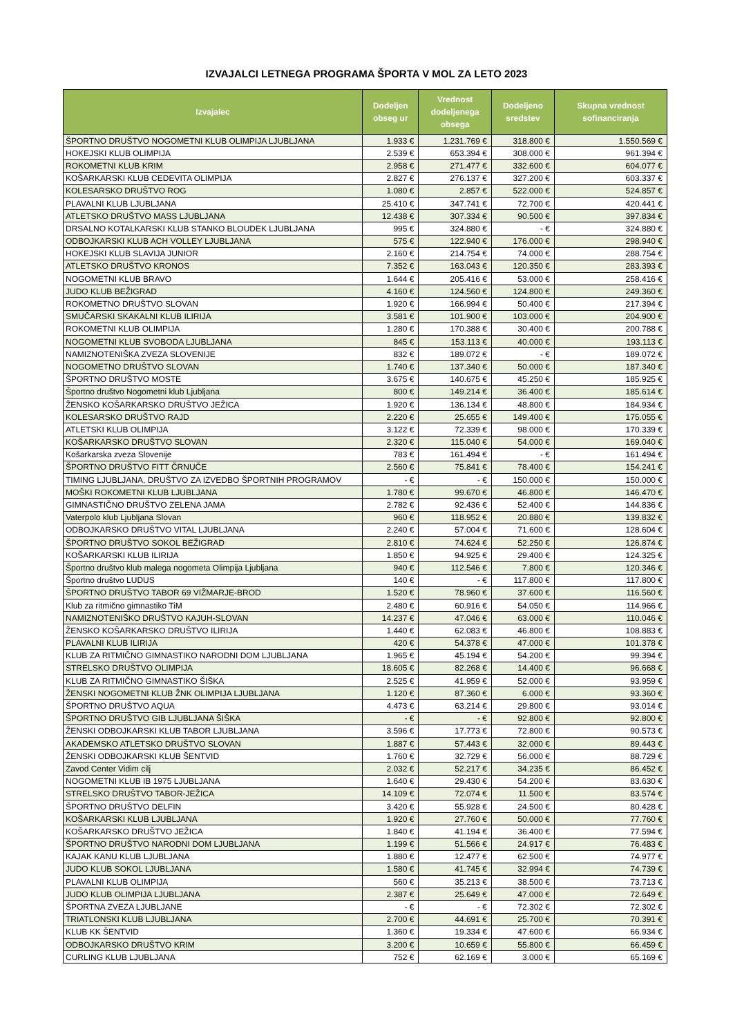IZVAJALCI LETNEGA PROGRAMA ŠPORTA V MOL ZA LETO 2023
| Izvajalec | Dodeljen obseg ur | Vrednost dodeljenega obsega | Dodeljeno sredstev | Skupna vrednost sofinanciranja |
| --- | --- | --- | --- | --- |
| ŠPORTNO DRUŠTVO NOGOMETNI KLUB OLIMPIJA LJUBLJANA | 1.933 € | 1.231.769 € | 318.800 € | 1.550.569 € |
| HOKEJSKI KLUB OLIMPIJA | 2.539 € | 653.394 € | 308.000 € | 961.394 € |
| ROKOMETNI KLUB KRIM | 2.958 € | 271.477 € | 332.600 € | 604.077 € |
| KOŠARKARSKI KLUB CEDEVITA OLIMPIJA | 2.827 € | 276.137 € | 327.200 € | 603.337 € |
| KOLESARSKO DRUŠTVO ROG | 1.080 € | 2.857 € | 522.000 € | 524.857 € |
| PLAVALNI KLUB LJUBLJANA | 25.410 € | 347.741 € | 72.700 € | 420.441 € |
| ATLETSKO DRUŠTVO MASS LJUBLJANA | 12.438 € | 307.334 € | 90.500 € | 397.834 € |
| DRSALNO KOTALKARSKI KLUB STANKO BLOUDEK LJUBLJANA | 995 € | 324.880 € | - € | 324.880 € |
| ODBOJKARSKI KLUB ACH VOLLEY LJUBLJANA | 575 € | 122.940 € | 176.000 € | 298.940 € |
| HOKEJSKI KLUB SLAVIJA JUNIOR | 2.160 € | 214.754 € | 74.000 € | 288.754 € |
| ATLETSKO DRUŠTVO KRONOS | 7.352 € | 163.043 € | 120.350 € | 283.393 € |
| NOGOMETNI KLUB BRAVO | 1.644 € | 205.416 € | 53.000 € | 258.416 € |
| JUDO KLUB BEŽIGRAD | 4.160 € | 124.560 € | 124.800 € | 249.360 € |
| ROKOMETNO DRUŠTVO SLOVAN | 1.920 € | 166.994 € | 50.400 € | 217.394 € |
| SMUČARSKI SKAKALNI KLUB ILIRIJA | 3.581 € | 101.900 € | 103.000 € | 204.900 € |
| ROKOMETNI KLUB OLIMPIJA | 1.280 € | 170.388 € | 30.400 € | 200.788 € |
| NOGOMETNI KLUB SVOBODA LJUBLJANA | 845 € | 153.113 € | 40.000 € | 193.113 € |
| NAMIZNOTENIŠKA ZVEZA SLOVENIJE | 832 € | 189.072 € | - € | 189.072 € |
| NOGOMETNO DRUŠTVO SLOVAN | 1.740 € | 137.340 € | 50.000 € | 187.340 € |
| ŠPORTNO DRUŠTVO MOSTE | 3.675 € | 140.675 € | 45.250 € | 185.925 € |
| Športno društvo Nogometni klub Ljubljana | 800 € | 149.214 € | 36.400 € | 185.614 € |
| ŽENSKO KOŠARKARSKO DRUŠTVO JEŽICA | 1.920 € | 136.134 € | 48.800 € | 184.934 € |
| KOLESARSKO DRUŠTVO RAJD | 2.220 € | 25.655 € | 149.400 € | 175.055 € |
| ATLETSKI KLUB OLIMPIJA | 3.122 € | 72.339 € | 98.000 € | 170.339 € |
| KOŠARKARSKO DRUŠTVO SLOVAN | 2.320 € | 115.040 € | 54.000 € | 169.040 € |
| Košarkarska zveza Slovenije | 783 € | 161.494 € | - € | 161.494 € |
| ŠPORTNO DRUŠTVO FITT ČRNUČE | 2.560 € | 75.841 € | 78.400 € | 154.241 € |
| TIMING LJUBLJANA, DRUŠTVO ZA IZVEDBO ŠPORTNIH PROGRAMOV | - € | - € | 150.000 € | 150.000 € |
| MOŠKI ROKOMETNI KLUB LJUBLJANA | 1.780 € | 99.670 € | 46.800 € | 146.470 € |
| GIMNASTIČNO DRUŠTVO ZELENA JAMA | 2.782 € | 92.436 € | 52.400 € | 144.836 € |
| Vaterpolo klub Ljubljana Slovan | 960 € | 118.952 € | 20.880 € | 139.832 € |
| ODBOJKARSKO DRUŠTVO VITAL LJUBLJANA | 2.240 € | 57.004 € | 71.600 € | 128.604 € |
| ŠPORTNO DRUŠTVO SOKOL BEŽIGRAD | 2.810 € | 74.624 € | 52.250 € | 126.874 € |
| KOŠARKARSKI KLUB ILIRIJA | 1.850 € | 94.925 € | 29.400 € | 124.325 € |
| Športno društvo klub malega nogometa Olimpija Ljubljana | 940 € | 112.546 € | 7.800 € | 120.346 € |
| Športno društvo LUDUS | 140 € | - € | 117.800 € | 117.800 € |
| ŠPORTNO DRUŠTVO TABOR 69 VIŽMARJE-BROD | 1.520 € | 78.960 € | 37.600 € | 116.560 € |
| Klub za ritmično gimnastiko TiM | 2.480 € | 60.916 € | 54.050 € | 114.966 € |
| NAMIZNOTENIŠKO DRUŠTVO KAJUH-SLOVAN | 14.237 € | 47.046 € | 63.000 € | 110.046 € |
| ŽENSKO KOŠARKARSKO DRUŠTVO ILIRIJA | 1.440 € | 62.083 € | 46.800 € | 108.883 € |
| PLAVALNI KLUB ILIRIJA | 420 € | 54.378 € | 47.000 € | 101.378 € |
| KLUB ZA RITMIČNO GIMNASTIKO NARODNI DOM LJUBLJANA | 1.965 € | 45.194 € | 54.200 € | 99.394 € |
| STRELSKO DRUŠTVO OLIMPIJA | 18.605 € | 82.268 € | 14.400 € | 96.668 € |
| KLUB ZA RITMIČNO GIMNASTIKO ŠIŠKA | 2.525 € | 41.959 € | 52.000 € | 93.959 € |
| ŽENSKI NOGOMETNI KLUB ŽNK OLIMPIJA LJUBLJANA | 1.120 € | 87.360 € | 6.000 € | 93.360 € |
| ŠPORTNO DRUŠTVO AQUA | 4.473 € | 63.214 € | 29.800 € | 93.014 € |
| ŠPORTNO DRUŠTVO GIB LJUBLJANA ŠIŠKA | - € | - € | 92.800 € | 92.800 € |
| ŽENSKI ODBOJKARSKI KLUB TABOR LJUBLJANA | 3.596 € | 17.773 € | 72.800 € | 90.573 € |
| AKADEMSKO ATLETSKO DRUŠTVO SLOVAN | 1.887 € | 57.443 € | 32.000 € | 89.443 € |
| ŽENSKI ODBOJKARSKI KLUB ŠENTVID | 1.760 € | 32.729 € | 56.000 € | 88.729 € |
| Zavod Center Vidim cilj | 2.032 € | 52.217 € | 34.235 € | 86.452 € |
| NOGOMETNI KLUB IB 1975 LJUBLJANA | 1.640 € | 29.430 € | 54.200 € | 83.630 € |
| STRELSKO DRUŠTVO TABOR-JEŽICA | 14.109 € | 72.074 € | 11.500 € | 83.574 € |
| ŠPORTNO DRUŠTVO DELFIN | 3.420 € | 55.928 € | 24.500 € | 80.428 € |
| KOŠARKARSKI KLUB LJUBLJANA | 1.920 € | 27.760 € | 50.000 € | 77.760 € |
| KOŠARKARSKO DRUŠTVO JEŽICA | 1.840 € | 41.194 € | 36.400 € | 77.594 € |
| ŠPORTNO DRUŠTVO NARODNI DOM LJUBLJANA | 1.199 € | 51.566 € | 24.917 € | 76.483 € |
| KAJAK KANU KLUB LJUBLJANA | 1.880 € | 12.477 € | 62.500 € | 74.977 € |
| JUDO KLUB SOKOL LJUBLJANA | 1.580 € | 41.745 € | 32.994 € | 74.739 € |
| PLAVALNI KLUB OLIMPIJA | 560 € | 35.213 € | 38.500 € | 73.713 € |
| JUDO KLUB OLIMPIJA LJUBLJANA | 2.387 € | 25.649 € | 47.000 € | 72.649 € |
| ŠPORTNA ZVEZA LJUBLJANE | - € | - € | 72.302 € | 72.302 € |
| TRIATLONSKI KLUB LJUBLJANA | 2.700 € | 44.691 € | 25.700 € | 70.391 € |
| KLUB KK ŠENTVID | 1.360 € | 19.334 € | 47.600 € | 66.934 € |
| ODBOJKARSKO DRUŠTVO KRIM | 3.200 € | 10.659 € | 55.800 € | 66.459 € |
| CURLING KLUB LJUBLJANA | 752 € | 62.169 € | 3.000 € | 65.169 € |